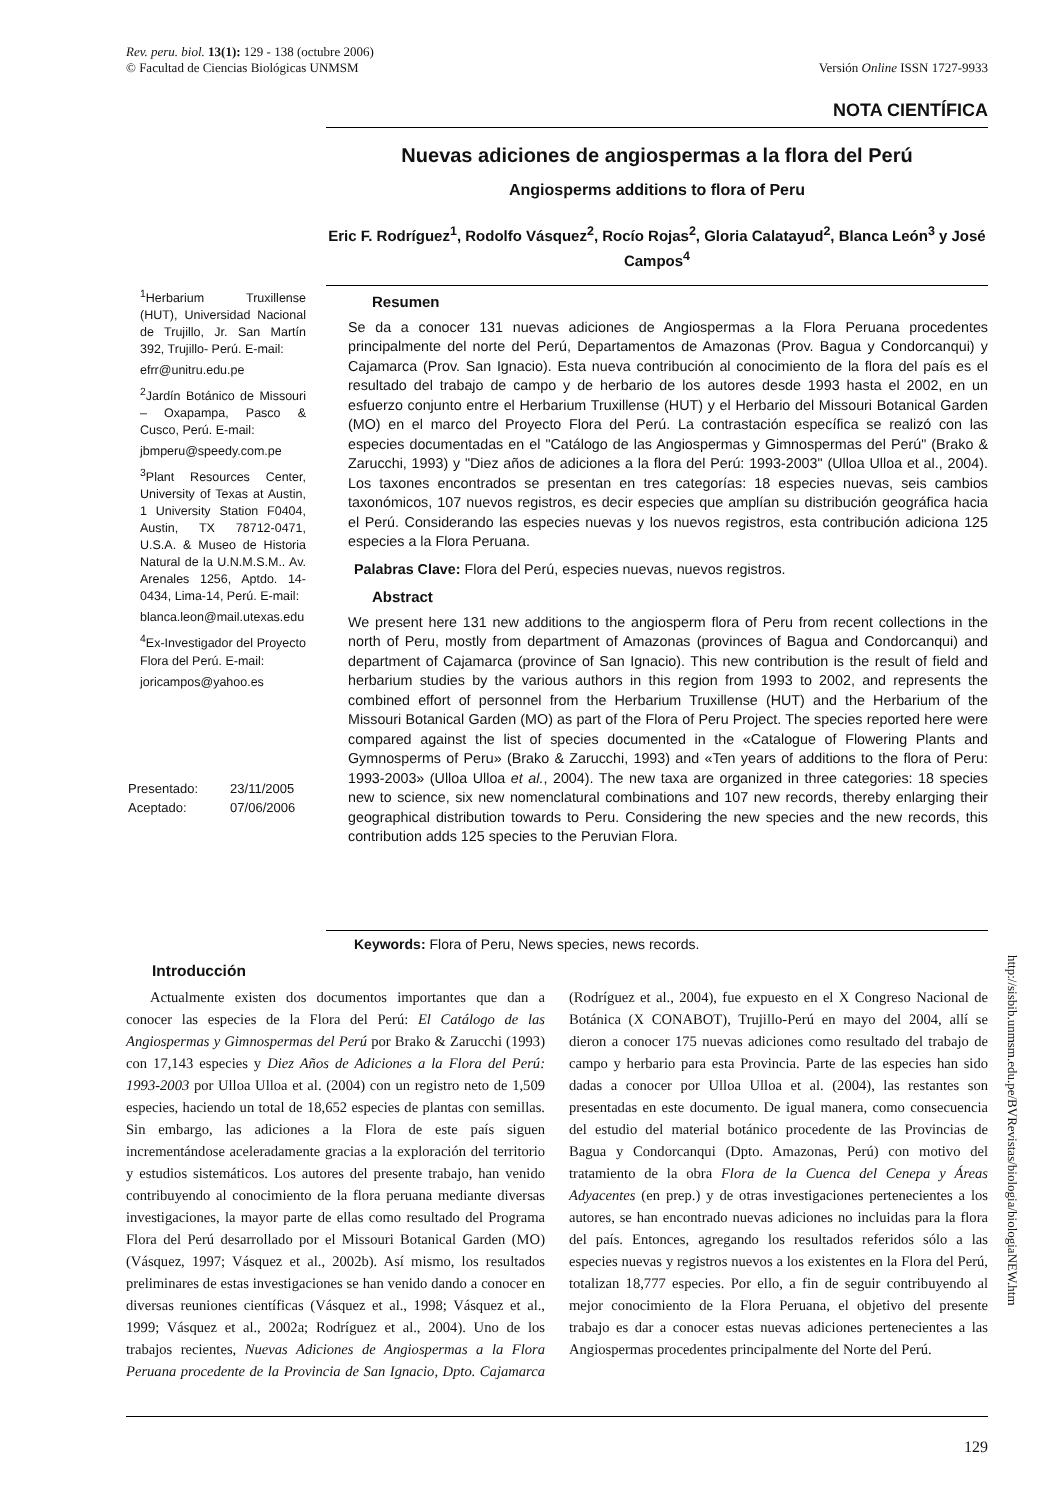Versión Online ISSN 1727-9933 Rev. peru. biol. 13(1): 129 - 138 (octubre 2006)
© Facultad de Ciencias Biológicas UNMSM
NOTA CIENTÍFICA
Nuevas adiciones de angiospermas a la flora del Perú
Angiosperms additions to flora of Peru
Eric F. Rodríguez<sup>1</sup>, Rodolfo Vásquez<sup>2</sup>, Rocío Rojas<sup>2</sup>, Gloria Calatayud<sup>2</sup>, Blanca León<sup>3</sup> y José Campos<sup>4</sup>
<sup>1</sup> Herbarium Truxillense (HUT), Universidad Nacional de Trujillo, Jr. San Martín 392, Trujillo- Perú. E-mail:
efrr@unitru.edu.pe
<sup>2</sup> Jardín Botánico de Missouri – Oxapampa, Pasco & Cusco, Perú. E-mail:
jbmperu@speedy.com.pe
<sup>3</sup> Plant Resources Center, University of Texas at Austin, 1 University Station F0404, Austin, TX 78712-0471, U.S.A. & Museo de Historia Natural de la U.N.M.S.M.. Av. Arenales 1256, Aptdo. 14-0434, Lima-14, Perú. E-mail:
blanca.leon@mail.utexas.edu
<sup>4</sup> Ex-Investigador del Proyecto Flora del Perú. E-mail:
joricampos@yahoo.es
| Presentado: | 23/11/2005 |
| Aceptado: | 07/06/2006 |
Resumen
Se da a conocer 131 nuevas adiciones de Angiospermas a la Flora Peruana procedentes principalmente del norte del Perú, Departamentos de Amazonas (Prov. Bagua y Condorcanqui) y Cajamarca (Prov. San Ignacio). Esta nueva contribución al conocimiento de la flora del país es el resultado del trabajo de campo y de herbario de los autores desde 1993 hasta el 2002, en un esfuerzo conjunto entre el Herbarium Truxillense (HUT) y el Herbario del Missouri Botanical Garden (MO) en el marco del Proyecto Flora del Perú. La contrastación específica se realizó con las especies documentadas en el "Catálogo de las Angiospermas y Gimnospermas del Perú" (Brako & Zarucchi, 1993) y "Diez años de adiciones a la flora del Perú: 1993-2003" (Ulloa Ulloa et al., 2004). Los taxones encontrados se presentan en tres categorías: 18 especies nuevas, seis cambios taxonómicos, 107 nuevos registros, es decir especies que amplían su distribución geográfica hacia el Perú. Considerando las especies nuevas y los nuevos registros, esta contribución adiciona 125 especies a la Flora Peruana.
Palabras Clave: Flora del Perú, especies nuevas, nuevos registros.
Abstract
We present here 131 new additions to the angiosperm flora of Peru from recent collections in the north of Peru, mostly from department of Amazonas (provinces of Bagua and Condorcanqui) and department of Cajamarca (province of San Ignacio). This new contribution is the result of field and herbarium studies by the various authors in this region from 1993 to 2002, and represents the combined effort of personnel from the Herbarium Truxillense (HUT) and the Herbarium of the Missouri Botanical Garden (MO) as part of the Flora of Peru Project. The species reported here were compared against the list of species documented in the «Catalogue of Flowering Plants and Gymnosperms of Peru» (Brako & Zarucchi, 1993) and «Ten years of additions to the flora of Peru: 1993-2003» (Ulloa Ulloa et al., 2004). The new taxa are organized in three categories: 18 species new to science, six new nomenclatural combinations and 107 new records, thereby enlarging their geographical distribution towards to Peru. Considering the new species and the new records, this contribution adds 125 species to the Peruvian Flora.
Keywords: Flora of Peru, News species, news records.
Introducción
Actualmente existen dos documentos importantes que dan a conocer las especies de la Flora del Perú: El Catálogo de las Angiospermas y Gimnospermas del Perú por Brako & Zarucchi (1993) con 17,143 especies y Diez Años de Adiciones a la Flora del Perú: 1993-2003 por Ulloa Ulloa et al. (2004) con un registro neto de 1,509 especies, haciendo un total de 18,652 especies de plantas con semillas. Sin embargo, las adiciones a la Flora de este país siguen incrementándose aceleradamente gracias a la exploración del territorio y estudios sistemáticos. Los autores del presente trabajo, han venido contribuyendo al conocimiento de la flora peruana mediante diversas investigaciones, la mayor parte de ellas como resultado del Programa Flora del Perú desarrollado por el Missouri Botanical Garden (MO) (Vásquez, 1997; Vásquez et al., 2002b). Así mismo, los resultados preliminares de estas investigaciones se han venido dando a conocer en diversas reuniones científicas (Vásquez et al., 1998; Vásquez et al., 1999; Vásquez et al., 2002a; Rodríguez et al., 2004). Uno de los trabajos recientes, Nuevas Adiciones de Angiospermas a la Flora Peruana procedente de la Provincia de San Ignacio, Dpto. Cajamarca (Rodríguez et al., 2004), fue expuesto en el X Congreso Nacional de Botánica (X CONABOT), Trujillo-Perú en mayo del 2004, allí se dieron a conocer 175 nuevas adiciones como resultado del trabajo de campo y herbario para esta Provincia. Parte de las especies han sido dadas a conocer por Ulloa Ulloa et al. (2004), las restantes son presentadas en este documento. De igual manera, como consecuencia del estudio del material botánico procedente de las Provincias de Bagua y Condorcanqui (Dpto. Amazonas, Perú) con motivo del tratamiento de la obra Flora de la Cuenca del Cenepa y Áreas Adyacentes (en prep.) y de otras investigaciones pertenecientes a los autores, se han encontrado nuevas adiciones no incluidas para la flora del país. Entonces, agregando los resultados referidos sólo a las especies nuevas y registros nuevos a los existentes en la Flora del Perú, totalizan 18,777 especies. Por ello, a fin de seguir contribuyendo al mejor conocimiento de la Flora Peruana, el objetivo del presente trabajo es dar a conocer estas nuevas adiciones pertenecientes a las Angiospermas procedentes principalmente del Norte del Perú.
http://sisbib.unmsm.edu.pe/BVRevistas/biologia/biologiaNEW.htm
129